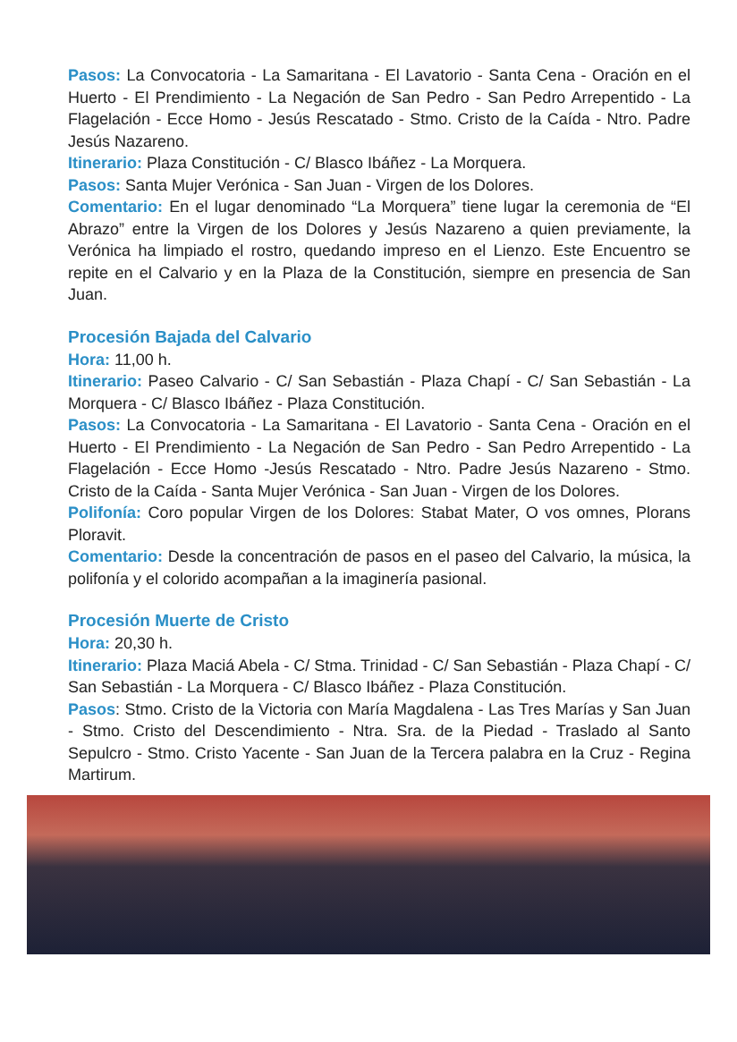Pasos: La Convocatoria - La Samaritana - El Lavatorio - Santa Cena - Oración en el Huerto - El Prendimiento - La Negación de San Pedro - San Pedro Arrepentido - La Flagelación - Ecce Homo - Jesús Rescatado - Stmo. Cristo de la Caída - Ntro. Padre Jesús Nazareno.
Itinerario: Plaza Constitución - C/ Blasco Ibáñez - La Morquera.
Pasos: Santa Mujer Verónica - San Juan - Virgen de los Dolores.
Comentario: En el lugar denominado “La Morquera” tiene lugar la ceremonia de “El Abrazo” entre la Virgen de los Dolores y Jesús Nazareno a quien previamente, la Verónica ha limpiado el rostro, quedando impreso en el Lienzo. Este Encuentro se repite en el Calvario y en la Plaza de la Constitución, siempre en presencia de San Juan.
Procesión Bajada del Calvario
Hora: 11,00 h.
Itinerario: Paseo Calvario - C/ San Sebastián - Plaza Chapí - C/ San Sebastián - La Morquera - C/ Blasco Ibáñez - Plaza Constitución.
Pasos: La Convocatoria - La Samaritana - El Lavatorio - Santa Cena - Oración en el Huerto - El Prendimiento - La Negación de San Pedro - San Pedro Arrepentido - La Flagelación - Ecce Homo -Jesús Rescatado - Ntro. Padre Jesús Nazareno - Stmo. Cristo de la Caída - Santa Mujer Verónica - San Juan - Virgen de los Dolores.
Polifonía: Coro popular Virgen de los Dolores: Stabat Mater, O vos omnes, Plorans Ploravit.
Comentario: Desde la concentración de pasos en el paseo del Calvario, la música, la polifonía y el colorido acompañan a la imaginería pasional.
Procesión Muerte de Cristo
Hora: 20,30 h.
Itinerario: Plaza Maciá Abela - C/ Stma. Trinidad - C/ San Sebastián - Plaza Chapí - C/ San Sebastián - La Morquera - C/ Blasco Ibáñez - Plaza Constitución.
Pasos: Stmo. Cristo de la Victoria con María Magdalena - Las Tres Marías y San Juan - Stmo. Cristo del Descendimiento - Ntra. Sra. de la Piedad - Traslado al Santo Sepulcro - Stmo. Cristo Yacente - San Juan de la Tercera palabra en la Cruz - Regina Martirum.